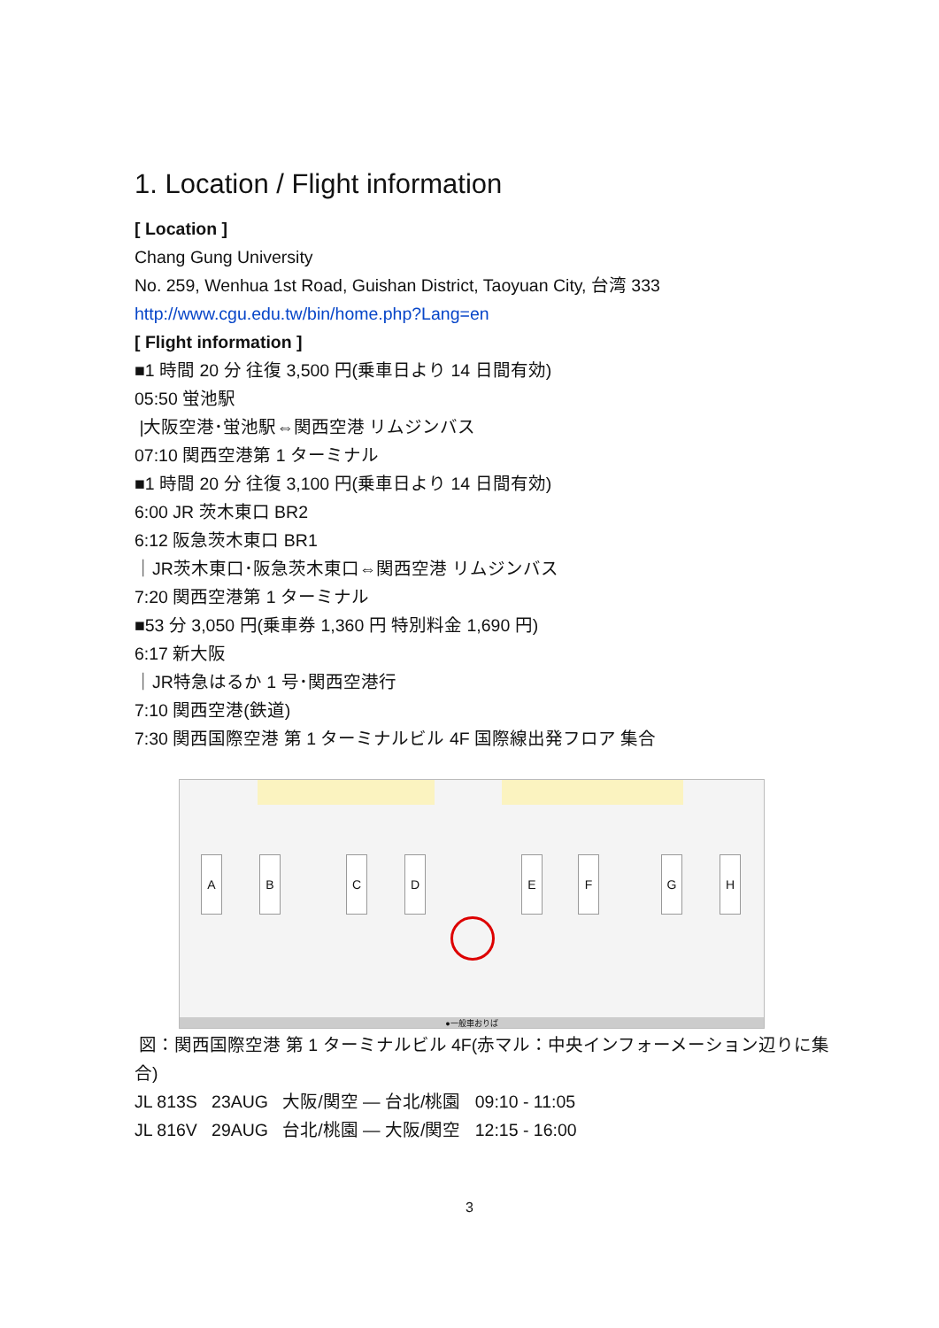1. Location / Flight information
[ Location ]
Chang Gung University
No. 259, Wenhua 1st Road, Guishan District, Taoyuan City, 台湾 333
http://www.cgu.edu.tw/bin/home.php?Lang=en
[ Flight information ]
■1 時間 20 分 往復 3,500 円(乗車日より 14 日間有効)
05:50 蛍池駅
|大阪空港･蛍池駅⇔関西空港 リムジンバス
07:10 関西空港第 1 ターミナル
■1 時間 20 分 往復 3,100 円(乗車日より 14 日間有効)
6:00 JR 茨木東口 BR2
6:12 阪急茨木東口 BR1
｜JR茨木東口･阪急茨木東口⇔関西空港 リムジンバス
7:20 関西空港第 1 ターミナル
■53 分 3,050 円(乗車券 1,360 円 特別料金 1,690 円)
6:17 新大阪
｜JR特急はるか 1 号･関西空港行
7:10 関西空港(鉄道)
7:30 関西国際空港 第 1 ターミナルビル 4F 国際線出発フロア 集合
A B C D E F G H
●一般車おりば
図：関西国際空港 第 1 ターミナルビル 4F(赤マル：中央インフォーメーション辺りに集合)
JL 813S 23AUG 大阪/関空 ― 台北/桃園 09:10 - 11:05
JL 816V 29AUG 台北/桃園 ― 大阪/関空 12:15 - 16:00
3